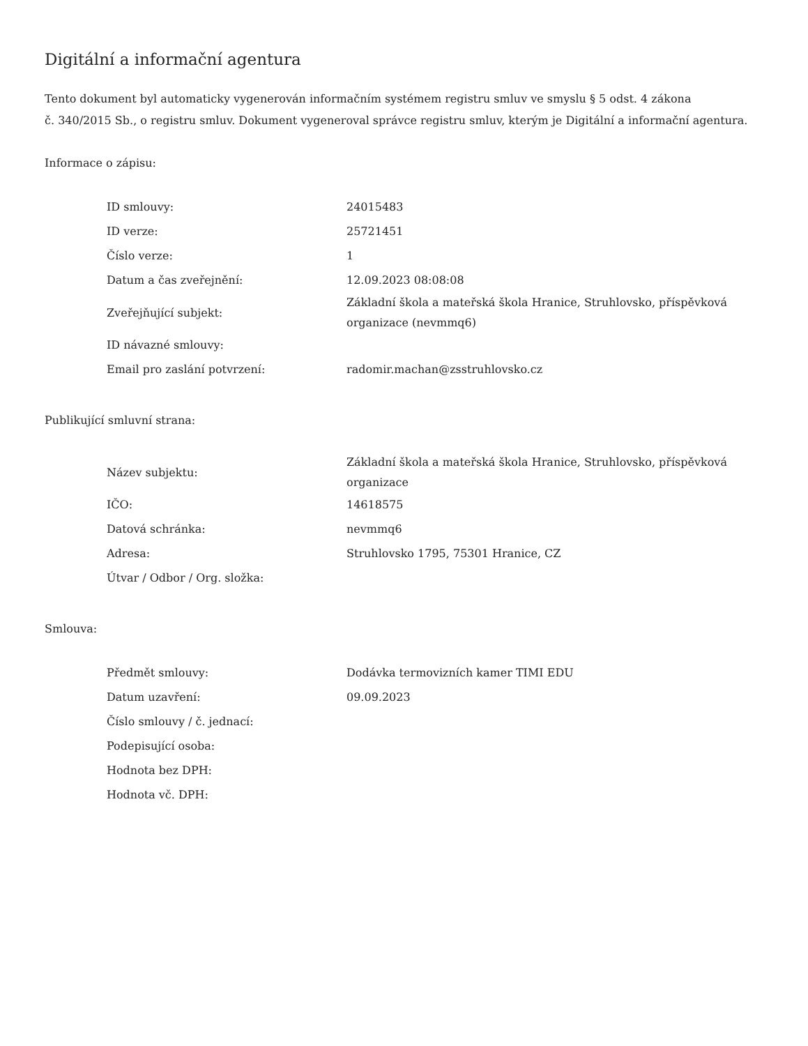Digitální a informační agentura
Tento dokument byl automaticky vygenerován informačním systémem registru smluv ve smyslu § 5 odst. 4 zákona
č. 340/2015 Sb., o registru smluv. Dokument vygeneroval správce registru smluv, kterým je Digitální a informační agentura.
Informace o zápisu:
| ID smlouvy: | 24015483 |
| ID verze: | 25721451 |
| Číslo verze: | 1 |
| Datum a čas zveřejnění: | 12.09.2023 08:08:08 |
| Zveřejňující subjekt: | Základní škola a mateřská škola Hranice, Struhlovsko, příspěvková organizace (nevmmq6) |
| ID návazné smlouvy: | |
| Email pro zaslání potvrzení: | radomir.machan@zsstruhlovsko.cz |
Publikující smluvní strana:
| Název subjektu: | Základní škola a mateřská škola Hranice, Struhlovsko, příspěvková organizace |
| IČO: | 14618575 |
| Datová schránka: | nevmmq6 |
| Adresa: | Struhlovsko 1795, 75301 Hranice, CZ |
| Útvar / Odbor / Org. složka: | |
Smlouva:
| Předmět smlouvy: | Dodávka termovizních kamer TIMI EDU |
| Datum uzavření: | 09.09.2023 |
| Číslo smlouvy / č. jednací: | |
| Podepisující osoba: | |
| Hodnota bez DPH: | |
| Hodnota vč. DPH: | |